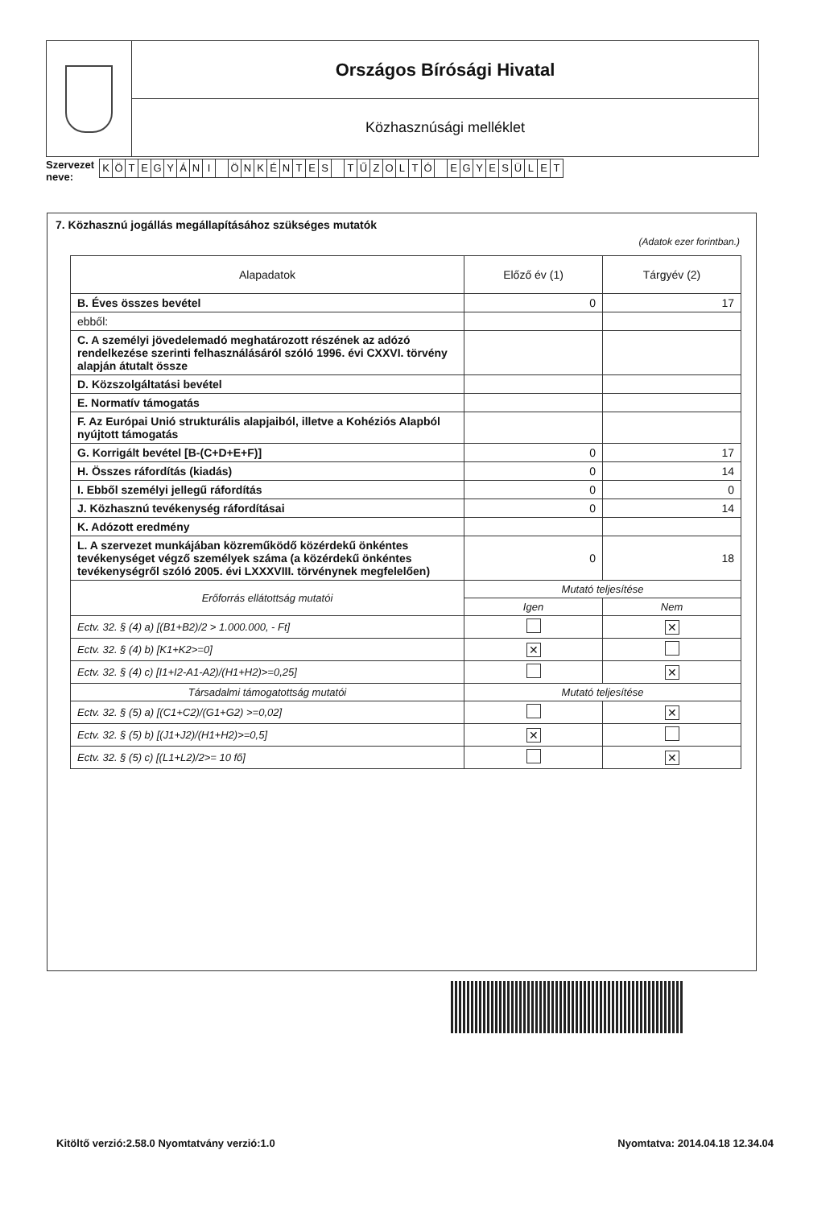Országos Bírósági Hivatal
Közhasznúsági melléklet
Szervezet
neve:
KÖTEGYÁNI ÖNKÉNTES TŰZOLTÓ EGYESÜLET
7. Közhasznú jogállás megállapításához szükséges mutatók
(Adatok ezer forintban.)
| Alapadatok | Előző év (1) | Tárgyév (2) |
| --- | --- | --- |
| B. Éves összes bevétel | 0 | 17 |
| ebből: | | |
| C. A személyi jövedelemadó meghatározott részének az adózó rendelkezése szerinti felhasználásáról szóló 1996. évi CXXVI. törvény alapján átutalt össze | | |
| D. Közszolgáltatási bevétel | | |
| E. Normatív támogatás | | |
| F. Az Európai Unió strukturális alapjaiból, illetve a Kohéziós Alapból nyújtott támogatás | | |
| G. Korrigált bevétel [B-(C+D+E+F)] | 0 | 17 |
| H. Összes ráfordítás (kiadás) | 0 | 14 |
| I. Ebből személyi jellegű ráfordítás | 0 | 0 |
| J. Közhasznú tevékenység ráfordításai | 0 | 14 |
| K. Adózott eredmény | | |
| L. A szervezet munkájában közreműködő közérdekű önkéntes tevékenységet végző személyek száma (a közérdekű önkéntes tevékenységről szóló 2005. évi LXXXVIII. törvénynek megfelelően) | 0 | 18 |
| Erőforrás ellátottság mutatói | Mutató teljesítése | |
| | Igen | Nem |
| Ectv. 32. § (4) a) [(B1+B2)/2 > 1.000.000, - Ft] | | ✕ |
| Ectv. 32. § (4) b) [K1+K2>=0] | ✕ | |
| Ectv. 32. § (4) c) [I1+I2-A1-A2)/(H1+H2)>=0,25] | | ✕ |
| Társadalmi támogatottság mutatói | Mutató teljesítése | |
| Ectv. 32. § (5) a) [(C1+C2)/(G1+G2) >=0,02] | | ✕ |
| Ectv. 32. § (5) b) [(J1+J2)/(H1+H2)>=0,5] | ✕ | |
| Ectv. 32. § (5) c) [(L1+L2)/2>= 10 fő] | | ✕ |
Kitöltő verzió:2.58.0 Nyomtatvány verzió:1.0 Nyomtatva: 2014.04.18 12.34.04